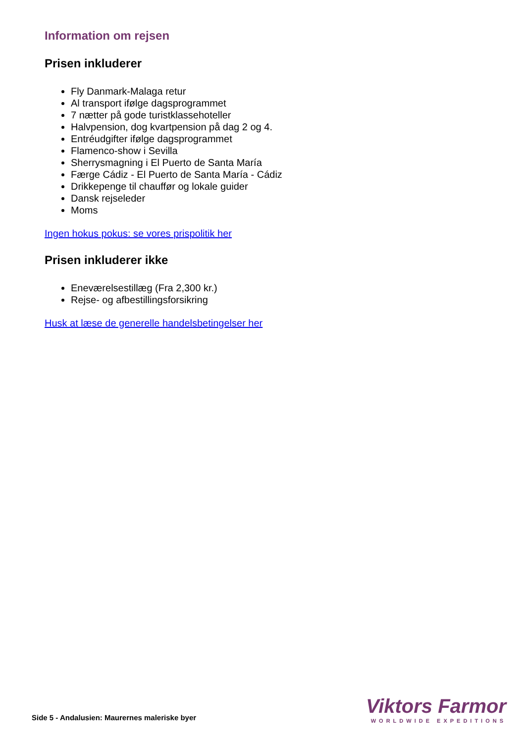Information om rejsen
Prisen inkluderer
Fly Danmark-Malaga retur
Al transport ifølge dagsprogrammet
7 nætter på gode turistklassehoteller
Halvpension, dog kvartpension på dag 2 og 4.
Entréudgifter ifølge dagsprogrammet
Flamenco-show i Sevilla
Sherrysmagning i El Puerto de Santa María
Færge Cádiz - El Puerto de Santa María - Cádiz
Drikkepenge til chauffør og lokale guider
Dansk rejseleder
Moms
Ingen hokus pokus: se vores prispolitik her
Prisen inkluderer ikke
Eneværelsestillæg (Fra 2,300 kr.)
Rejse- og afbestillingsforsikring
Husk at læse de generelle handelsbetingelser her
Side 5 - Andalusien: Maurernes maleriske byer
Viktors Farmor
WORLDWIDE EXPEDITIONS